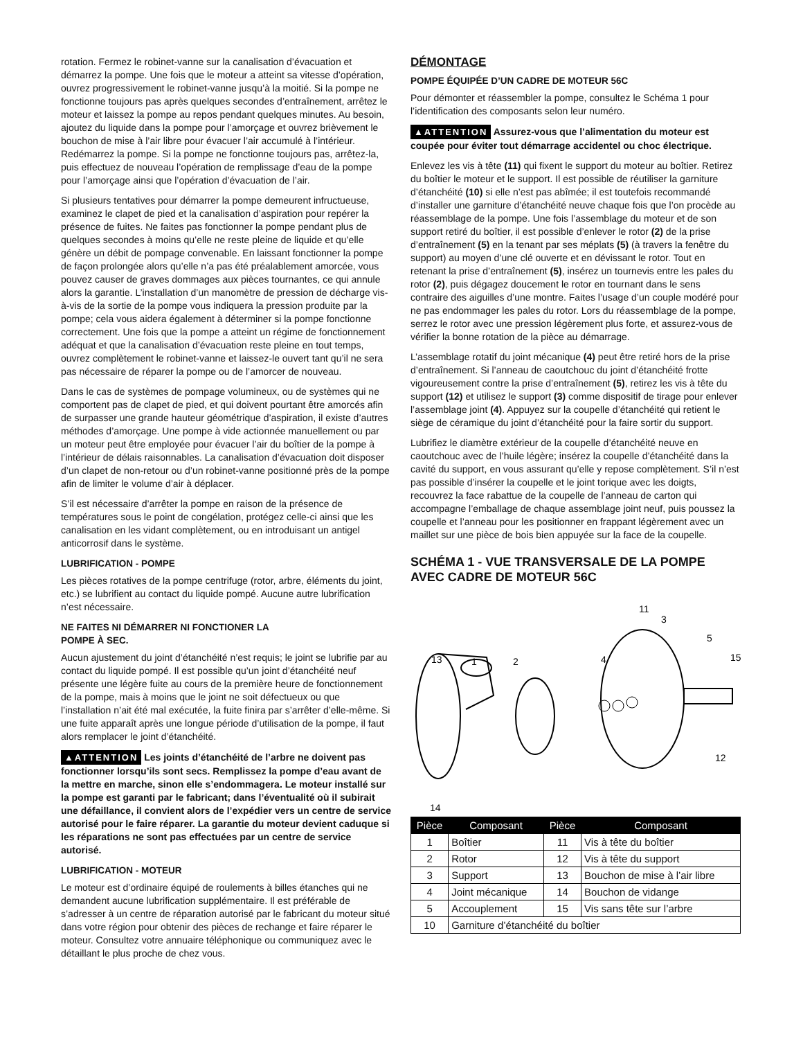rotation. Fermez le robinet-vanne sur la canalisation d’évacuation et démarrez la pompe. Une fois que le moteur a atteint sa vitesse d’opération, ouvrez progressivement le robinet-vanne jusqu’à la moitié. Si la pompe ne fonctionne toujours pas après quelques secondes d’entraînement, arrêtez le moteur et laissez la pompe au repos pendant quelques minutes. Au besoin, ajoutez du liquide dans la pompe pour l’amorçage et ouvrez brièvement le bouchon de mise à l’air libre pour évacuer l’air accumulé à l’intérieur. Redémarrez la pompe. Si la pompe ne fonctionne toujours pas, arrêtez-la, puis effectuez de nouveau l’opération de remplissage d’eau de la pompe pour l’amorçage ainsi que l’opération d’évacuation de l’air.
Si plusieurs tentatives pour démarrer la pompe demeurent infructueuse, examinez le clapet de pied et la canalisation d’aspiration pour repérer la présence de fuites. Ne faites pas fonctionner la pompe pendant plus de quelques secondes à moins qu’elle ne reste pleine de liquide et qu’elle génère un débit de pompage convenable. En laissant fonctionner la pompe de façon prolongée alors qu’elle n’a pas été préalablement amorcée, vous pouvez causer de graves dommages aux pièces tournantes, ce qui annule alors la garantie. L’installation d’un manomètre de pression de décharge vis-à-vis de la sortie de la pompe vous indiquera la pression produite par la pompe; cela vous aidera également à déterminer si la pompe fonctionne correctement. Une fois que la pompe a atteint un régime de fonctionnement adéquat et que la canalisation d’évacuation reste pleine en tout temps, ouvrez complètement le robinet-vanne et laissez-le ouvert tant qu’il ne sera pas nécessaire de réparer la pompe ou de l’amorcer de nouveau.
Dans le cas de systèmes de pompage volumineux, ou de systèmes qui ne comportent pas de clapet de pied, et qui doivent pourtant être amorcés afin de surpasser une grande hauteur géométrique d’aspiration, il existe d’autres méthodes d’amorçage. Une pompe à vide actionnée manuellement ou par un moteur peut être employée pour évacuer l’air du boîtier de la pompe à l’intérieur de délais raisonnables. La canalisation d’évacuation doit disposer d’un clapet de non-retour ou d’un robinet-vanne positionné près de la pompe afin de limiter le volume d’air à déplacer.
S’il est nécessaire d’arrêter la pompe en raison de la présence de températures sous le point de congélation, protégez celle-ci ainsi que les canalisation en les vidant complètement, ou en introduisant un antigel anticorrosif dans le système.
LUBRIFICATION - POMPE
Les pièces rotatives de la pompe centrifuge (rotor, arbre, éléments du joint, etc.) se lubrifient au contact du liquide pompé. Aucune autre lubrification n’est nécessaire.
NE FAITES NI DÉMARRER NI FONCTIONER LA
POMPE À SEC.
Aucun ajustement du joint d’étanchéité n’est requis; le joint se lubrifie par au contact du liquide pompé. Il est possible qu’un joint d’étanchéité neuf présente une légère fuite au cours de la première heure de fonctionnement de la pompe, mais à moins que le joint ne soit défectueux ou que l’installation n’ait été mal exécutée, la fuite finira par s’arrêter d’elle-même. Si une fuite apparaît après une longue période d’utilisation de la pompe, il faut alors remplacer le joint d’étanchéité.
▲ATTENTION Les joints d’étanchéité de l’arbre ne doivent pas fonctionner lorsqu’ils sont secs. Remplissez la pompe d’eau avant de la mettre en marche, sinon elle s’endommagera. Le moteur installé sur la pompe est garanti par le fabricant; dans l’éventualité où il subirait une défaillance, il convient alors de l’expédier vers un centre de service autorisé pour le faire réparer. La garantie du moteur devient caduque si les réparations ne sont pas effectuées par un centre de service autorisé.
LUBRIFICATION - MOTEUR
Le moteur est d’ordinaire équipé de roulements à billes étanches qui ne demandent aucune lubrification supplémentaire. Il est préférable de s’adresser à un centre de réparation autorisé par le fabricant du moteur situé dans votre région pour obtenir des pièces de rechange et faire réparer le moteur. Consultez votre annuaire téléphonique ou communiquez avec le détaillant le plus proche de chez vous.
DÉMONTAGE
POMPE ÉQUIPÉE D’UN CADRE DE MOTEUR 56C
Pour démonter et réassembler la pompe, consultez le Schéma 1 pour l’identification des composants selon leur numéro.
▲ATTENTION Assurez-vous que l’alimentation du moteur est coupée pour éviter tout démarrage accidentel ou choc électrique.
Enlevez les vis à tête (11) qui fixent le support du moteur au boîtier. Retirez du boîtier le moteur et le support. Il est possible de réutiliser la garniture d’étanchéité (10) si elle n’est pas abîmée; il est toutefois recommandé d’installer une garniture d’étanchéité neuve chaque fois que l’on procède au réassemblage de la pompe. Une fois l’assemblage du moteur et de son support retiré du boîtier, il est possible d’enlever le rotor (2) de la prise d’entraînement (5) en la tenant par ses méplats (5) (à travers la fenêtre du support) au moyen d’une clé ouverte et en dévissant le rotor. Tout en retenant la prise d’entraînement (5), insérez un tournevis entre les pales du rotor (2), puis dégagez doucement le rotor en tournant dans le sens contraire des aiguilles d’une montre. Faites l’usage d’un couple modéré pour ne pas endommager les pales du rotor. Lors du réassemblage de la pompe, serrez le rotor avec une pression légèrement plus forte, et assurez-vous de vérifier la bonne rotation de la pièce au démarrage.
L’assemblage rotatif du joint mécanique (4) peut être retiré hors de la prise d’entraînement. Si l’anneau de caoutchouc du joint d’étanchéité frotte vigoureusement contre la prise d’entraînement (5), retirez les vis à tête du support (12) et utilisez le support (3) comme dispositif de tirage pour enlever l’assemblage joint (4). Appuyez sur la coupelle d’étanchéité qui retient le siège de céramique du joint d’étanchéité pour la faire sortir du support.
Lubrifiez le diamètre extérieur de la coupelle d’étanchéité neuve en caoutchouc avec de l’huile légère; insérez la coupelle d’étanchéité dans la cavité du support, en vous assurant qu’elle y repose complètement. S’il n’est pas possible d’insérer la coupelle et le joint torique avec les doigts, recouvrez la face rabattue de la coupelle de l’anneau de carton qui accompagne l’emballage de chaque assemblage joint neuf, puis poussez la coupelle et l’anneau pour les positionner en frappant légèrement avec un maillet sur une pièce de bois bien appuyée sur la face de la coupelle.
SCHÉMA 1 - VUE TRANSVERSALE DE LA POMPE AVEC CADRE DE MOTEUR 56C
11
3
5
15
13
1
2
4
12
14
| Pièce | Composant | Pièce | Composant |
| --- | --- | --- | --- |
| 1 | Boîtier | 11 | Vis à tête du boîtier |
| 2 | Rotor | 12 | Vis à tête du support |
| 3 | Support | 13 | Bouchon de mise à l’air libre |
| 4 | Joint mécanique | 14 | Bouchon de vidange |
| 5 | Accouplement | 15 | Vis sans tête sur l’arbre |
| 10 | Garniture d’étanchéité du boîtier | | |